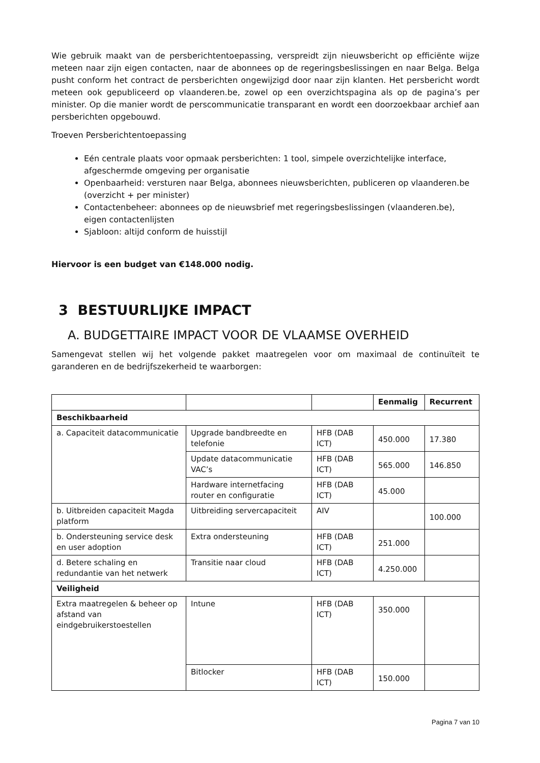Wie gebruik maakt van de persberichtentoepassing, verspreidt zijn nieuwsbericht op efficiënte wijze meteen naar zijn eigen contacten, naar de abonnees op de regeringsbeslissingen en naar Belga. Belga pusht conform het contract de persberichten ongewijzigd door naar zijn klanten. Het persbericht wordt meteen ook gepubliceerd op vlaanderen.be, zowel op een overzichtspagina als op de pagina’s per minister. Op die manier wordt de perscommunicatie transparant en wordt een doorzoekbaar archief aan persberichten opgebouwd.
Troeven Persberichtentoepassing
Eén centrale plaats voor opmaak persberichten: 1 tool, simpele overzichtelijke interface, afgeschermde omgeving per organisatie
Openbaarheid: versturen naar Belga, abonnees nieuwsberichten, publiceren op vlaanderen.be (overzicht + per minister)
Contactenbeheer: abonnees op de nieuwsbrief met regeringsbeslissingen (vlaanderen.be), eigen contactenlijsten
Sjabloon: altijd conform de huisstijl
Hiervoor is een budget van €148.000 nodig.
3 BESTUURLIJKE IMPACT
A. BUDGETTAIRE IMPACT VOOR DE VLAAMSE OVERHEID
Samengevat stellen wij het volgende pakket maatregelen voor om maximaal de continuïteit te garanderen en de bedrijfszekerheid te waarborgen:
| | | | Eenmalig | Recurrent |
| --- | --- | --- | --- | --- |
| Beschikbaarheid | | | | |
| a. Capaciteit datacommunicatie | Upgrade bandbreedte en telefonie | HFB (DAB ICT) | 450.000 | 17.380 |
| | Update datacommunicatie VAC’s | HFB (DAB ICT) | 565.000 | 146.850 |
| | Hardware internetfacing router en configuratie | HFB (DAB ICT) | 45.000 | |
| b. Uitbreiden capaciteit Magda platform | Uitbreiding servercapaciteit | AIV | | 100.000 |
| b. Ondersteuning service desk en user adoption | Extra ondersteuning | HFB (DAB ICT) | 251.000 | |
| d. Betere schaling en redundantie van het netwerk | Transitie naar cloud | HFB (DAB ICT) | 4.250.000 | |
| Veiligheid | | | | |
| Extra maatregelen & beheer op afstand van eindgebruikerstoestellen | Intune | HFB (DAB ICT) | 350.000 | |
| | Bitlocker | HFB (DAB ICT) | 150.000 | |
Pagina 7 van 10